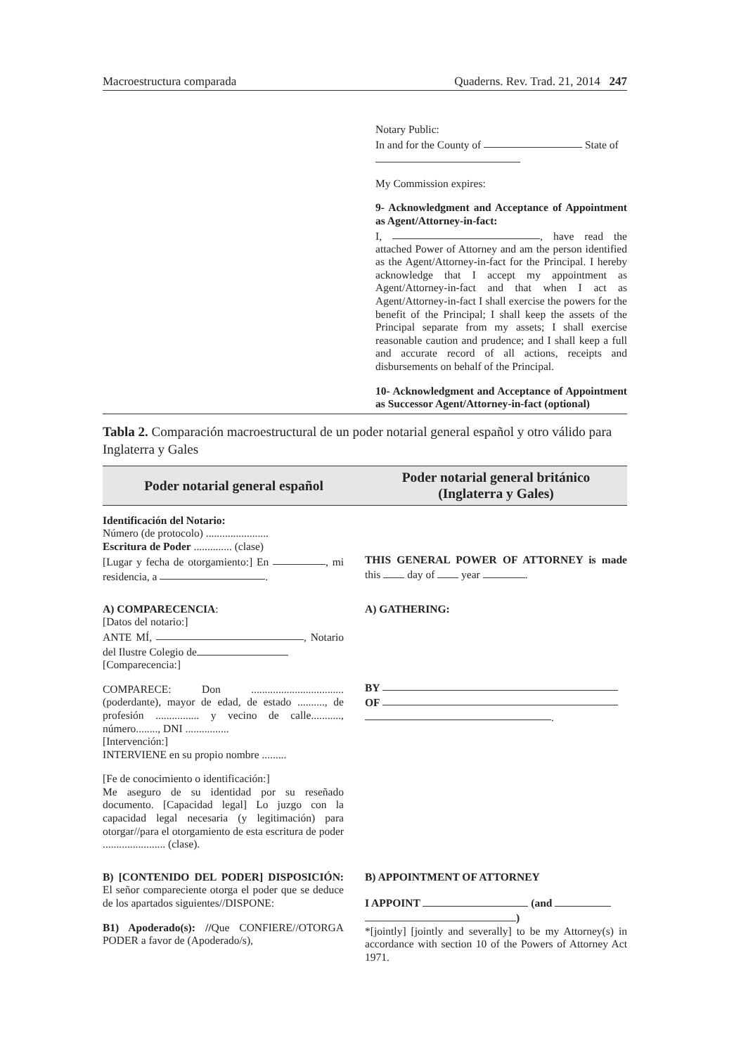Macroestructura comparada Quaderns. Rev. Trad. 21, 2014 247
Notary Public:
In and for the County of State of
My Commission expires:
9- Acknowledgment and Acceptance of Appointment as Agent/Attorney-in-fact:
I, , have read the attached Power of Attorney and am the person identified as the Agent/Attorney-in-fact for the Principal. I hereby acknowledge that I accept my appointment as Agent/Attorney-in-fact and that when I act as Agent/Attorney-in-fact I shall exercise the powers for the benefit of the Principal; I shall keep the assets of the Principal separate from my assets; I shall exercise reasonable caution and prudence; and I shall keep a full and accurate record of all actions, receipts and disbursements on behalf of the Principal.
10- Acknowledgment and Acceptance of Appointment as Successor Agent/Attorney-in-fact (optional)
Tabla 2. Comparación macroestructural de un poder notarial general español y otro válido para Inglaterra y Gales
| Poder notarial general español | Poder notarial general británico (Inglaterra y Gales) |
| --- | --- |
| Identificación del Notario: Número (de protocolo) ....................... Escritura de Poder .............. (clase) [Lugar y fecha de otorgamiento:] En , mi residencia, a . | THIS GENERAL POWER OF ATTORNEY is made this day of year . |
| A) COMPARECENCIA : [Datos del notario:] ANTE MÍ, , Notario del Ilustre Colegio de [Comparecencia:] COMPARECE: Don .................................. (poderdante), mayor de edad, de estado .........., de profesión ................ y vecino de calle..........., número........, DNI ................ [Intervención:] INTERVIENE en su propio nombre ......... [Fe de conocimiento o identificación:] Me aseguro de su identidad por su reseñado documento. [Capacidad legal] Lo juzgo con la capacidad legal necesaria (y legitimación) para otorgar//para el otorgamiento de esta escritura de poder ....................... (clase). | A) GATHERING: BY OF . |
| B) [CONTENIDO DEL PODER] DISPOSICIÓN: El señor compareciente otorga el poder que se deduce de los apartados siguientes//DISPONE: B1) Apoderado(s): // Que CONFIERE//OTORGA PODER a favor de (Apoderado/s), | B) APPOINTMENT OF ATTORNEY I APPOINT (and ) *[jointly] [jointly and severally] to be my Attorney(s) in accordance with section 10 of the Powers of Attorney Act 1971. |